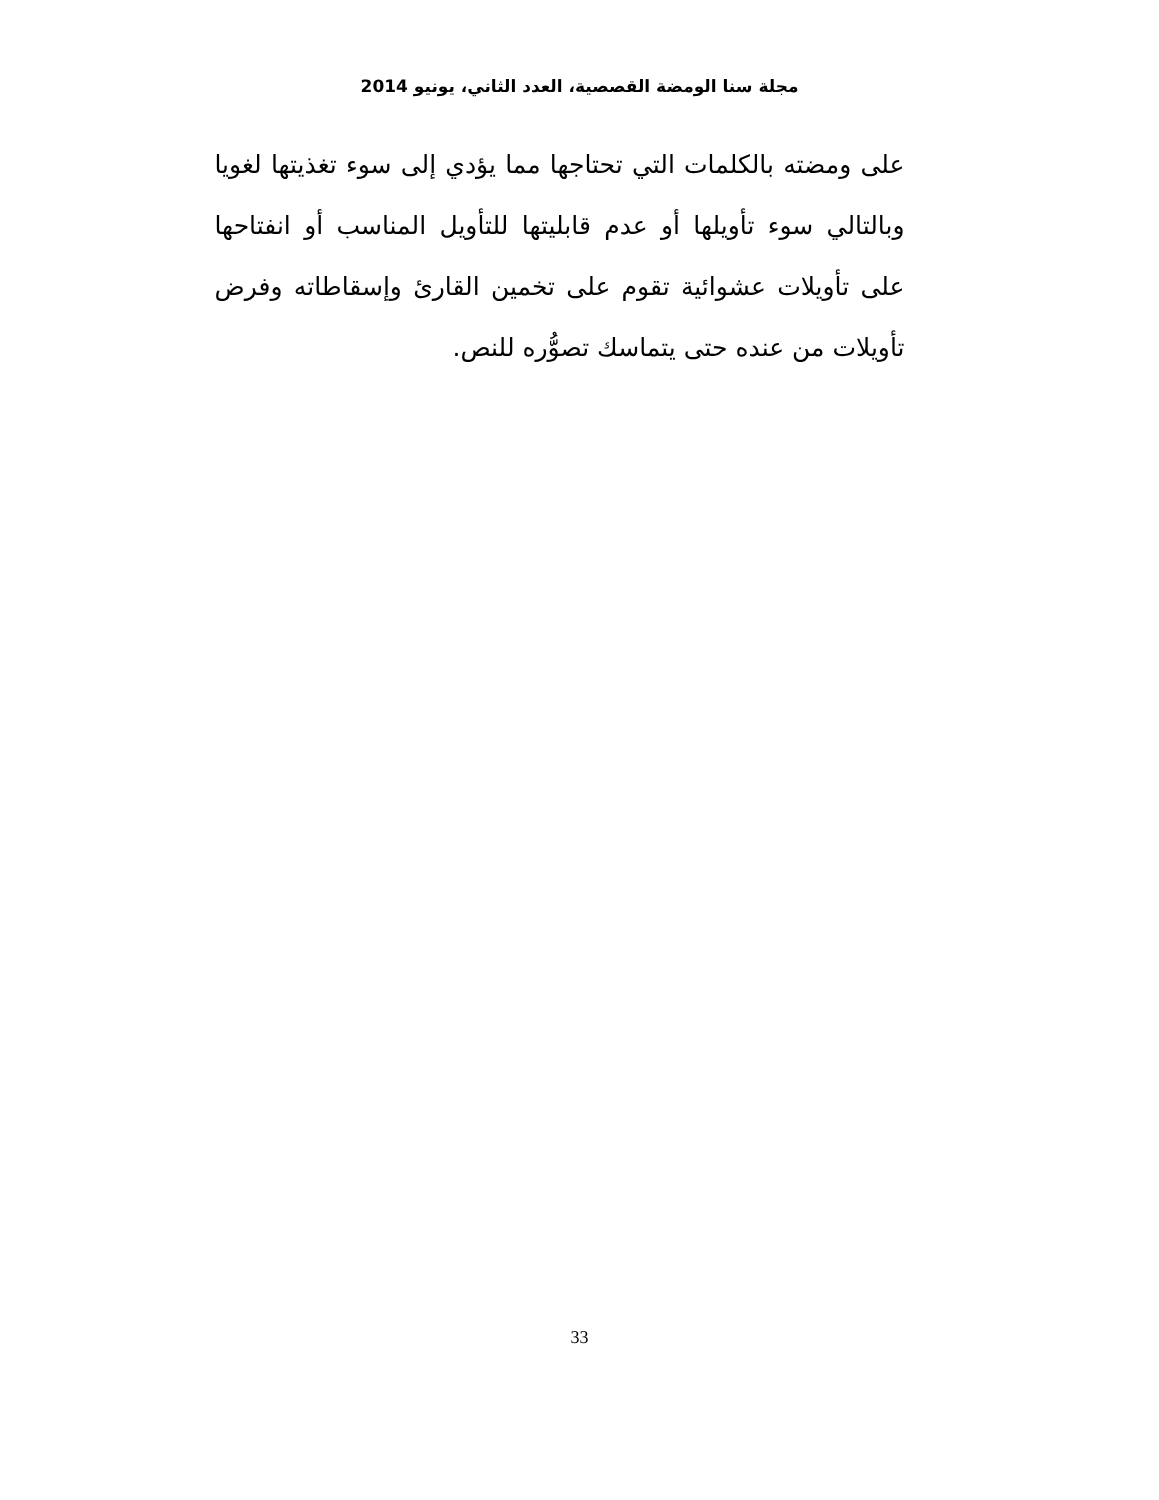مجلة سنا الومضة القصصية، العدد الثاني، يونيو 2014
على ومضته بالكلمات التي تحتاجها مما يؤدي إلى سوء تغذيتها لغويا وبالتالي سوء تأويلها أو عدم قابليتها للتأويل المناسب أو انفتاحها على تأويلات عشوائية تقوم على تخمين القارئ وإسقاطاته وفرض تأويلات من عنده حتى يتماسك تصوُّره للنص.
33